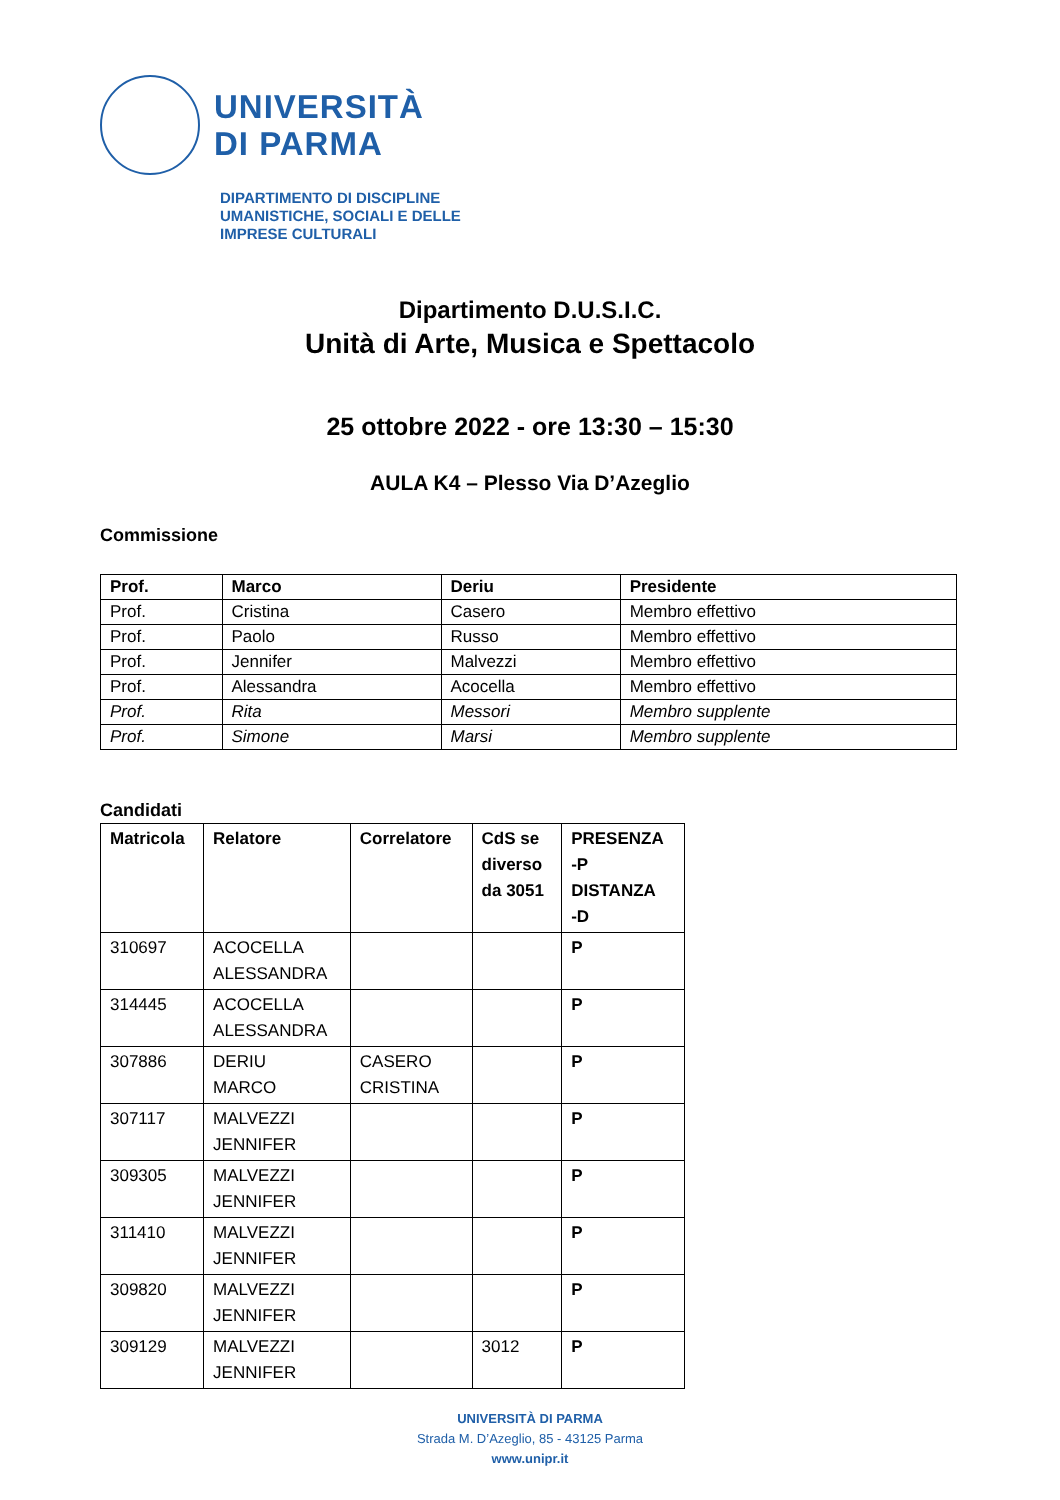UNIVERSITÀ
DI PARMA
DIPARTIMENTO DI DISCIPLINE
UMANISTICHE, SOCIALI E DELLE
IMPRESE CULTURALI
Dipartimento D.U.S.I.C.
Unità di Arte, Musica e Spettacolo
25 ottobre 2022 - ore 13:30 – 15:30
AULA K4 – Plesso Via D’Azeglio
Commissione
| Prof. | Marco | Deriu | Presidente |
| --- | --- | --- | --- |
| Prof. | Cristina | Casero | Membro effettivo |
| Prof. | Paolo | Russo | Membro effettivo |
| Prof. | Jennifer | Malvezzi | Membro effettivo |
| Prof. | Alessandra | Acocella | Membro effettivo |
| Prof. | Rita | Messori | Membro supplente |
| Prof. | Simone | Marsi | Membro supplente |
Candidati
| Matricola | Relatore | Correlatore | CdS se diverso da 3051 | PRESENZA -P DISTANZA -D |
| --- | --- | --- | --- | --- |
| 310697 | ACOCELLA ALESSANDRA | | | P |
| 314445 | ACOCELLA ALESSANDRA | | | P |
| 307886 | DERIU MARCO | CASERO CRISTINA | | P |
| 307117 | MALVEZZI JENNIFER | | | P |
| 309305 | MALVEZZI JENNIFER | | | P |
| 311410 | MALVEZZI JENNIFER | | | P |
| 309820 | MALVEZZI JENNIFER | | | P |
| 309129 | MALVEZZI JENNIFER | | 3012 | P |
UNIVERSITÀ DI PARMA
Strada M. D’Azeglio, 85 - 43125 Parma
www.unipr.it